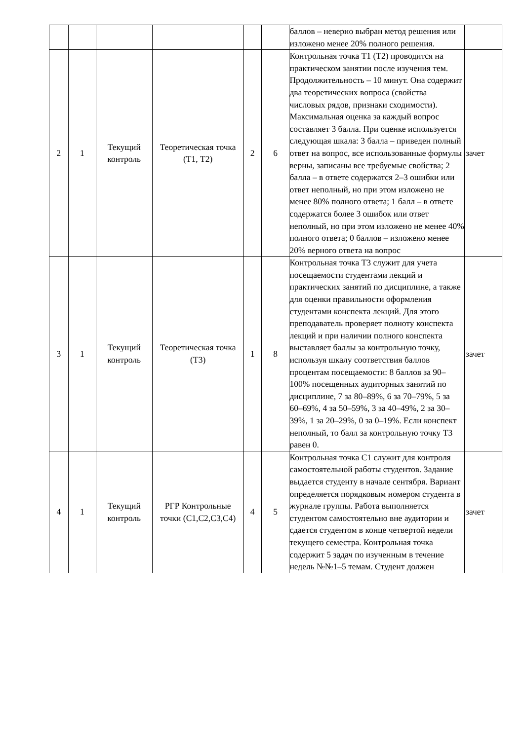| | | | | | | баллов – неверно выбран метод решения или изложено менее 20% полного решения. | |
| 2 | 1 | Текущий контроль | Теоретическая точка (Т1, Т2) | 2 | 6 | Контрольная точка Т1 (Т2) проводится на практическом занятии после изучения тем. Продолжительность – 10 минут. Она содержит два теоретических вопроса (свойства числовых рядов, признаки сходимости). Максимальная оценка за каждый вопрос составляет 3 балла. При оценке используется следующая шкала: 3 балла – приведен полный ответ на вопрос, все использованные формулы верны, записаны все требуемые свойства; 2 балла – в ответе содержатся 2–3 ошибки или ответ неполный, но при этом изложено не менее 80% полного ответа; 1 балл – в ответе содержатся более 3 ошибок или ответ неполный, но при этом изложено не менее 40% полного ответа; 0 баллов – изложено менее 20% верного ответа на вопрос | зачет |
| 3 | 1 | Текущий контроль | Теоретическая точка (Т3) | 1 | 8 | Контрольная точка Т3 служит для учета посещаемости студентами лекций и практических занятий по дисциплине, а также для оценки правильности оформления студентами конспекта лекций. Для этого преподаватель проверяет полноту конспекта лекций и при наличии полного конспекта выставляет баллы за контрольную точку, используя шкалу соответствия баллов процентам посещаемости: 8 баллов за 90–100% посещенных аудиторных занятий по дисциплине, 7 за 80–89%, 6 за 70–79%, 5 за 60–69%, 4 за 50–59%, 3 за 40–49%, 2 за 30–39%, 1 за 20–29%, 0 за 0–19%. Если конспект неполный, то балл за контрольную точку Т3 равен 0. | зачет |
| 4 | 1 | Текущий контроль | РГР Контрольные точки (С1,С2,С3,С4) | 4 | 5 | Контрольная точка С1 служит для контроля самостоятельной работы студентов. Задание выдается студенту в начале сентября. Вариант определяется порядковым номером студента в журнале группы. Работа выполняется студентом самостоятельно вне аудитории и сдается студентом в конце четвертой недели текущего семестра. Контрольная точка содержит 5 задач по изученным в течение недель №№1–5 темам. Студент должен | зачет |